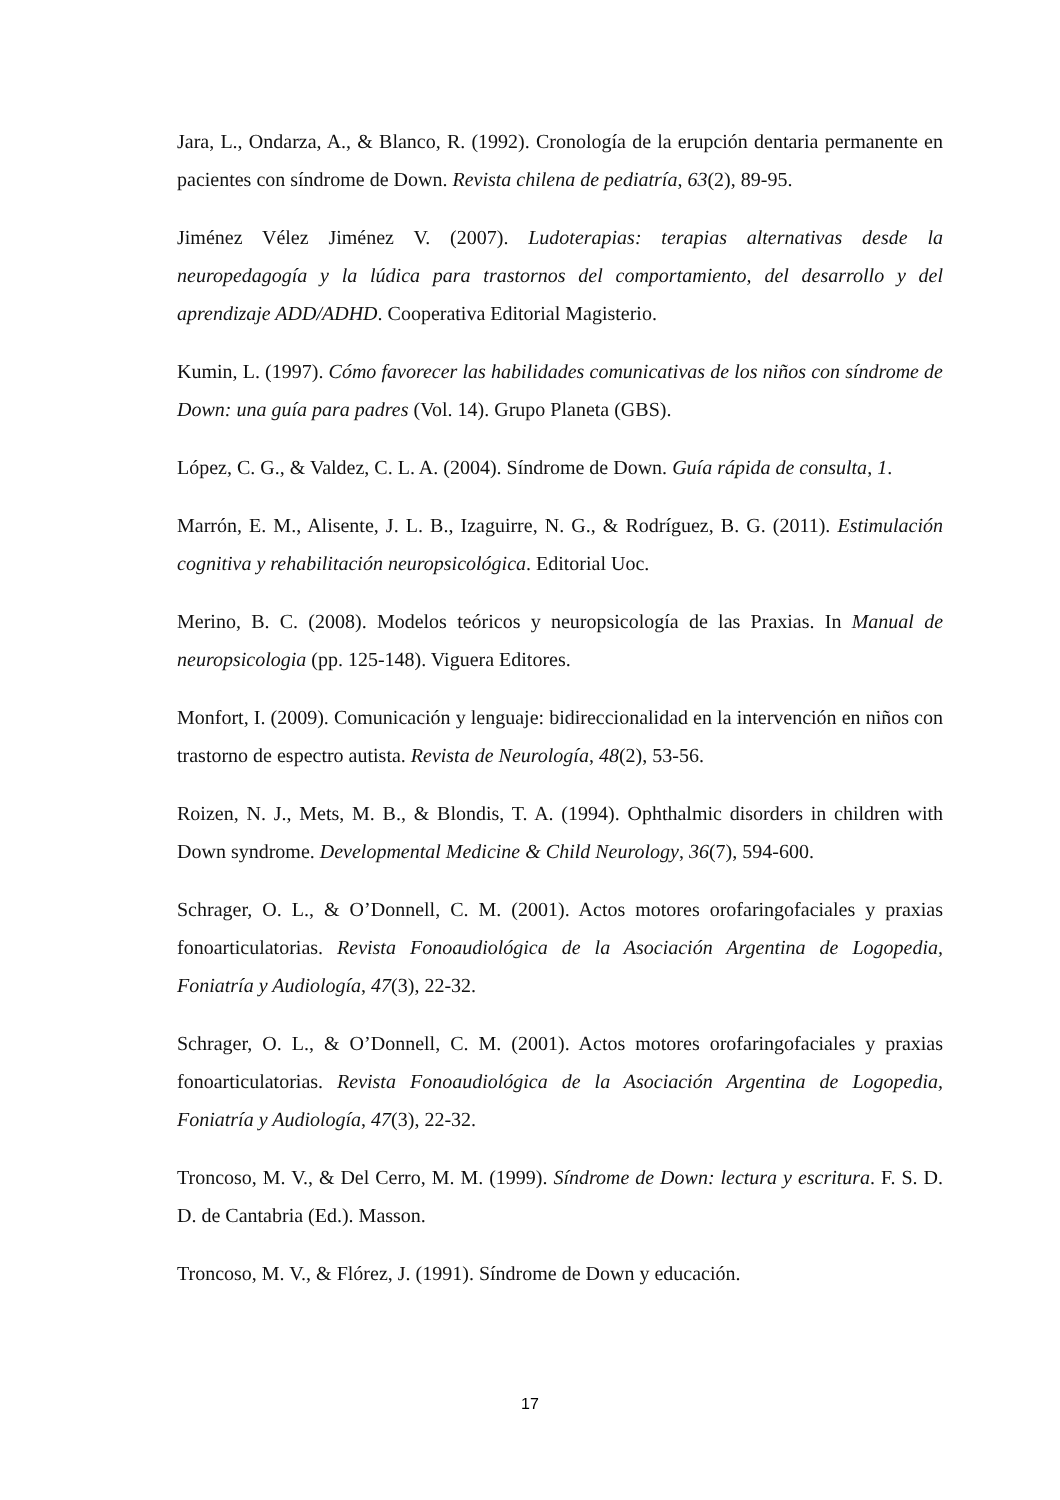Jara, L., Ondarza, A., & Blanco, R. (1992). Cronología de la erupción dentaria permanente en pacientes con síndrome de Down. Revista chilena de pediatría, 63(2), 89-95.
Jiménez Vélez Jiménez V. (2007). Ludoterapias: terapias alternativas desde la neuropedagogía y la lúdica para trastornos del comportamiento, del desarrollo y del aprendizaje ADD/ADHD. Cooperativa Editorial Magisterio.
Kumin, L. (1997). Cómo favorecer las habilidades comunicativas de los niños con síndrome de Down: una guía para padres (Vol. 14). Grupo Planeta (GBS).
López, C. G., & Valdez, C. L. A. (2004). Síndrome de Down. Guía rápida de consulta, 1.
Marrón, E. M., Alisente, J. L. B., Izaguirre, N. G., & Rodríguez, B. G. (2011). Estimulación cognitiva y rehabilitación neuropsicológica. Editorial Uoc.
Merino, B. C. (2008). Modelos teóricos y neuropsicología de las Praxias. In Manual de neuropsicologia (pp. 125-148). Viguera Editores.
Monfort, I. (2009). Comunicación y lenguaje: bidireccionalidad en la intervención en niños con trastorno de espectro autista. Revista de Neurología, 48(2), 53-56.
Roizen, N. J., Mets, M. B., & Blondis, T. A. (1994). Ophthalmic disorders in children with Down syndrome. Developmental Medicine & Child Neurology, 36(7), 594-600.
Schrager, O. L., & O’Donnell, C. M. (2001). Actos motores orofaringofaciales y praxias fonoarticulatorias. Revista Fonoaudiológica de la Asociación Argentina de Logopedia, Foniatría y Audiología, 47(3), 22-32.
Schrager, O. L., & O’Donnell, C. M. (2001). Actos motores orofaringofaciales y praxias fonoarticulatorias. Revista Fonoaudiológica de la Asociación Argentina de Logopedia, Foniatría y Audiología, 47(3), 22-32.
Troncoso, M. V., & Del Cerro, M. M. (1999). Síndrome de Down: lectura y escritura. F. S. D. D. de Cantabria (Ed.). Masson.
Troncoso, M. V., & Flórez, J. (1991). Síndrome de Down y educación.
17